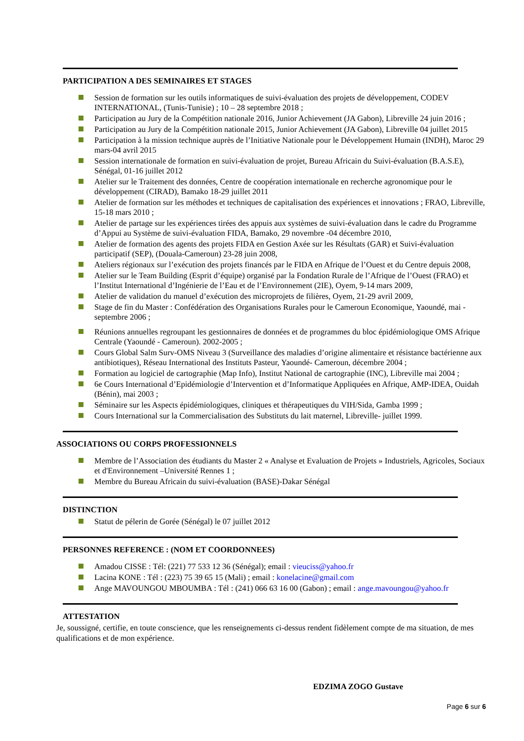PARTICIPATION A DES SEMINAIRES ET STAGES
Session de formation sur les outils informatiques de suivi-évaluation des projets de développement, CODEV INTERNATIONAL, (Tunis-Tunisie) ; 10 – 28 septembre 2018 ;
Participation au Jury de la Compétition nationale 2016, Junior Achievement (JA Gabon), Libreville 24 juin 2016 ;
Participation au Jury de la Compétition nationale 2015, Junior Achievement (JA Gabon), Libreville 04 juillet 2015
Participation à la mission technique auprès de l’Initiative Nationale pour le Développement Humain (INDH), Maroc 29 mars-04 avril 2015
Session internationale de formation en suivi-évaluation de projet, Bureau Africain du Suivi-évaluation (B.A.S.E), Sénégal, 01-16 juillet 2012
Atelier sur le Traitement des données, Centre de coopération internationale en recherche agronomique pour le développement (CIRAD), Bamako 18-29 juillet 2011
Atelier de formation sur les méthodes et techniques de capitalisation des expériences et innovations ; FRAO, Libreville, 15-18 mars 2010 ;
Atelier de partage sur les expériences tirées des appuis aux systèmes de suivi-évaluation dans le cadre du Programme d’Appui au Système de suivi-évaluation FIDA, Bamako, 29 novembre -04 décembre 2010,
Atelier de formation des agents des projets FIDA en Gestion Axée sur les Résultats (GAR) et Suivi-évaluation participatif (SEP), (Douala-Cameroun) 23-28 juin 2008,
Ateliers régionaux sur l’exécution des projets financés par le FIDA en Afrique de l’Ouest et du Centre depuis 2008,
Atelier sur le Team Building (Esprit d’équipe) organisé par la Fondation Rurale de l’Afrique de l’Ouest (FRAO) et l’Institut International d’Ingénierie de l’Eau et de l’Environnement (2IE), Oyem, 9-14 mars 2009,
Atelier de validation du manuel d’exécution des microprojets de filières, Oyem, 21-29 avril 2009,
Stage de fin du Master : Confédération des Organisations Rurales pour le Cameroun Economique, Yaoundé, mai - septembre 2006 ;
Réunions annuelles regroupant les gestionnaires de données et de programmes du bloc épidémiologique OMS Afrique Centrale (Yaoundé - Cameroun). 2002-2005 ;
Cours Global Salm Surv-OMS Niveau 3 (Surveillance des maladies d’origine alimentaire et résistance bactérienne aux antibiotiques), Réseau International des Instituts Pasteur, Yaoundé- Cameroun, décembre 2004 ;
Formation au logiciel de cartographie (Map Info), Institut National de cartographie (INC), Libreville mai 2004 ;
6e Cours International d’Epidémiologie d’Intervention et d’Informatique Appliquées en Afrique, AMP-IDEA, Ouidah (Bénin), mai 2003 ;
Séminaire sur les Aspects épidémiologiques, cliniques et thérapeutiques du VIH/Sida, Gamba 1999 ;
Cours International sur la Commercialisation des Substituts du lait maternel, Libreville- juillet 1999.
ASSOCIATIONS OU CORPS PROFESSIONNELS
Membre de l’Association des étudiants du Master 2 « Analyse et Evaluation de Projets » Industriels, Agricoles, Sociaux et d'Environnement –Université Rennes 1 ;
Membre du Bureau Africain du suivi-évaluation (BASE)-Dakar Sénégal
DISTINCTION
Statut de pélerin de Gorée (Sénégal) le 07 juillet 2012
PERSONNES REFERENCE : (NOM ET COORDONNEES)
Amadou CISSE : Tél: (221) 77 533 12 36 (Sénégal); email : vieuciss@yahoo.fr
Lacina KONE : Tél : (223) 75 39 65 15 (Mali) ; email : konelacine@gmail.com
Ange MAVOUNGOU MBOUMBA : Tél : (241) 066 63 16 00 (Gabon) ; email : ange.mavoungou@yahoo.fr
ATTESTATION
Je, soussigné, certifie, en toute conscience, que les renseignements ci-dessus rendent fidèlement compte de ma situation, de mes qualifications et de mon expérience.
EDZIMA ZOGO Gustave
Page 6 sur 6